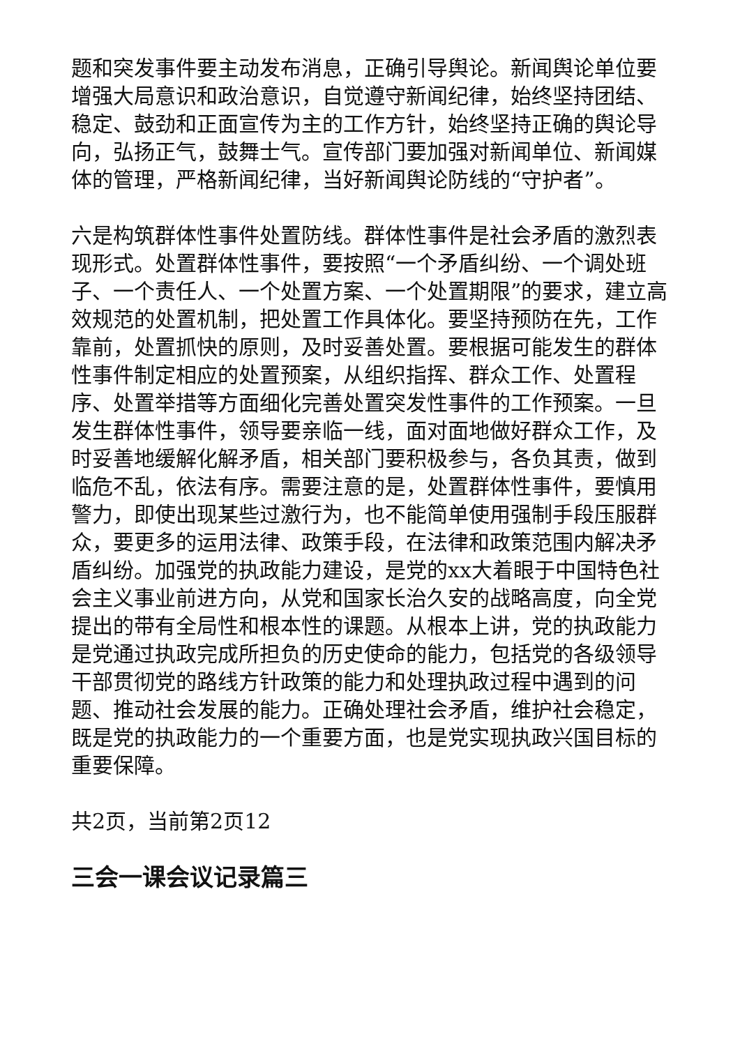题和突发事件要主动发布消息，正确引导舆论。新闻舆论单位要增强大局意识和政治意识，自觉遵守新闻纪律，始终坚持团结、稳定、鼓劲和正面宣传为主的工作方针，始终坚持正确的舆论导向，弘扬正气，鼓舞士气。宣传部门要加强对新闻单位、新闻媒体的管理，严格新闻纪律，当好新闻舆论防线的“守护者”。
六是构筑群体性事件处置防线。群体性事件是社会矛盾的激烈表现形式。处置群体性事件，要按照“一个矛盾纠纷、一个调处班子、一个责任人、一个处置方案、一个处置期限”的要求，建立高效规范的处置机制，把处置工作具体化。要坚持预防在先，工作靠前，处置抓快的原则，及时妥善处置。要根据可能发生的群体性事件制定相应的处置预案，从组织指挥、群众工作、处置程序、处置举措等方面细化完善处置突发性事件的工作预案。一旦发生群体性事件，领导要亲临一线，面对面地做好群众工作，及时妥善地缓解化解矛盾，相关部门要积极参与，各负其责，做到临危不乱，依法有序。需要注意的是，处置群体性事件，要慎用警力，即使出现某些过激行为，也不能简单使用强制手段压服群众，要更多的运用法律、政策手段，在法律和政策范围内解决矛盾纠纷。加强党的执政能力建设，是党的xx大着眼于中国特色社会主义事业前进方向，从党和国家长治久安的战略高度，向全党提出的带有全局性和根本性的课题。从根本上讲，党的执政能力是党通过执政完成所担负的历史使命的能力，包括党的各级领导干部贯彻党的路线方针政策的能力和处理执政过程中遇到的问题、推动社会发展的能力。正确处理社会矛盾，维护社会稳定，既是党的执政能力的一个重要方面，也是党实现执政兴国目标的重要保障。
共2页，当前第2页12
三会一课会议记录篇三